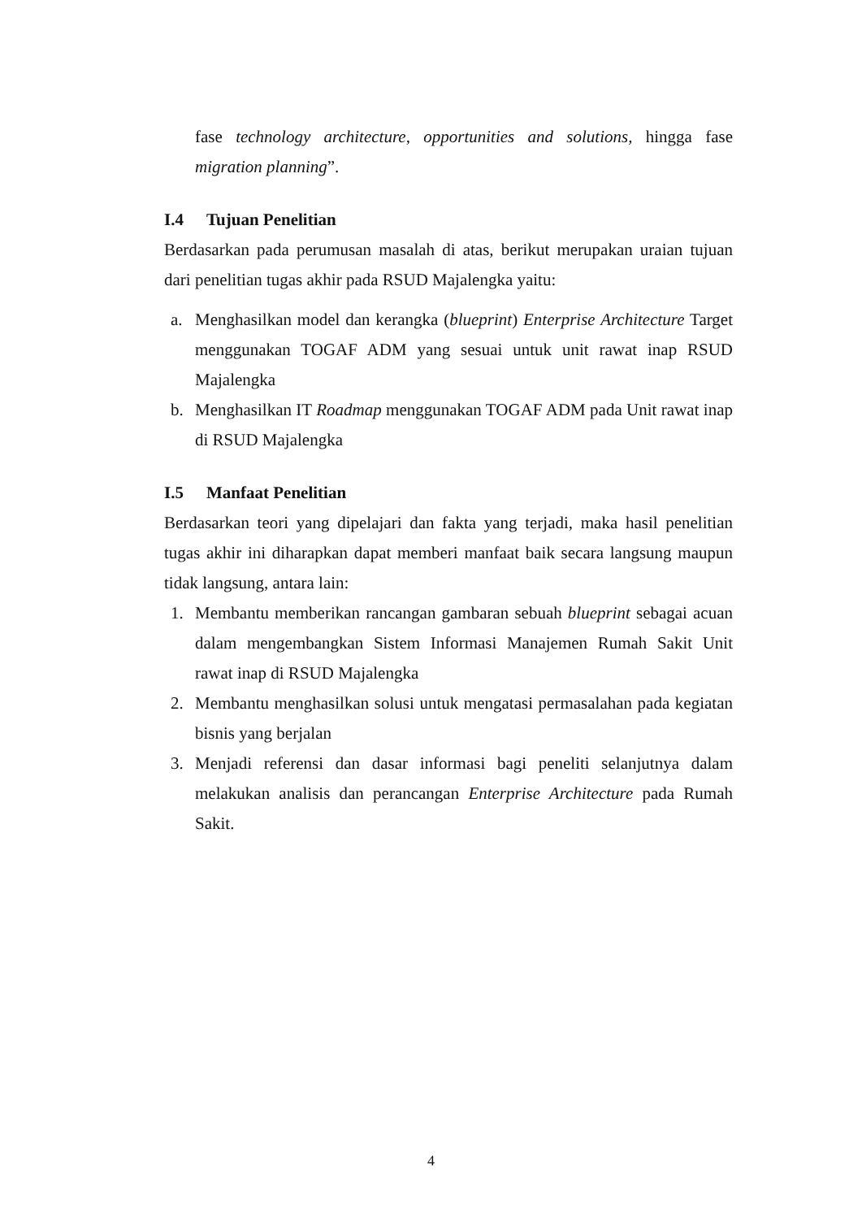fase technology architecture, opportunities and solutions, hingga fase migration planning”.
I.4 Tujuan Penelitian
Berdasarkan pada perumusan masalah di atas, berikut merupakan uraian tujuan dari penelitian tugas akhir pada RSUD Majalengka yaitu:
a. Menghasilkan model dan kerangka (blueprint) Enterprise Architecture Target menggunakan TOGAF ADM yang sesuai untuk unit rawat inap RSUD Majalengka
b. Menghasilkan IT Roadmap menggunakan TOGAF ADM pada Unit rawat inap di RSUD Majalengka
I.5 Manfaat Penelitian
Berdasarkan teori yang dipelajari dan fakta yang terjadi, maka hasil penelitian tugas akhir ini diharapkan dapat memberi manfaat baik secara langsung maupun tidak langsung, antara lain:
1. Membantu memberikan rancangan gambaran sebuah blueprint sebagai acuan dalam mengembangkan Sistem Informasi Manajemen Rumah Sakit Unit rawat inap di RSUD Majalengka
2. Membantu menghasilkan solusi untuk mengatasi permasalahan pada kegiatan bisnis yang berjalan
3. Menjadi referensi dan dasar informasi bagi peneliti selanjutnya dalam melakukan analisis dan perancangan Enterprise Architecture pada Rumah Sakit.
4